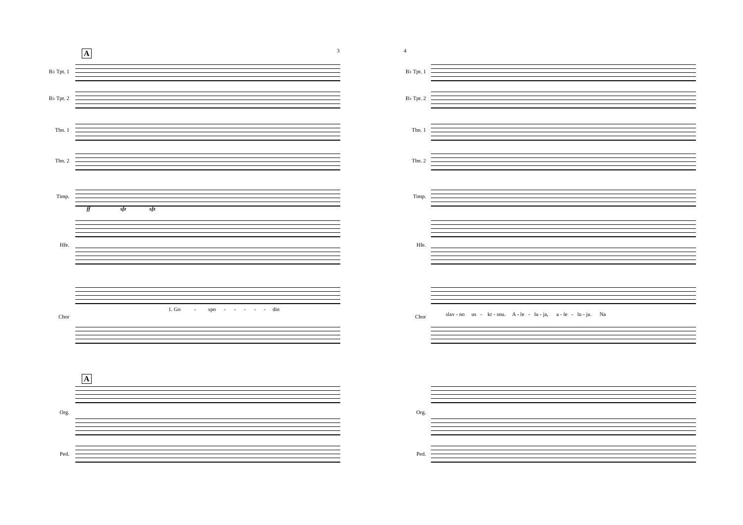3
A
B♭ Tpt. 1
B♭ Tpt. 2
Tbn. 1
Tbn. 2
Timp.
Hfe.
Chor
Org.
Ped.
ff sfz sfz
1. Go - spo - - - - - din
A
4
B♭ Tpt. 1
B♭ Tpt. 2
Tbn. 1
Tbn. 2
Timp.
Hfe.
Chor
Org.
Ped.
slav - no us - kr - snu. A - le - lu - ja, a - le - lu - ja. Na